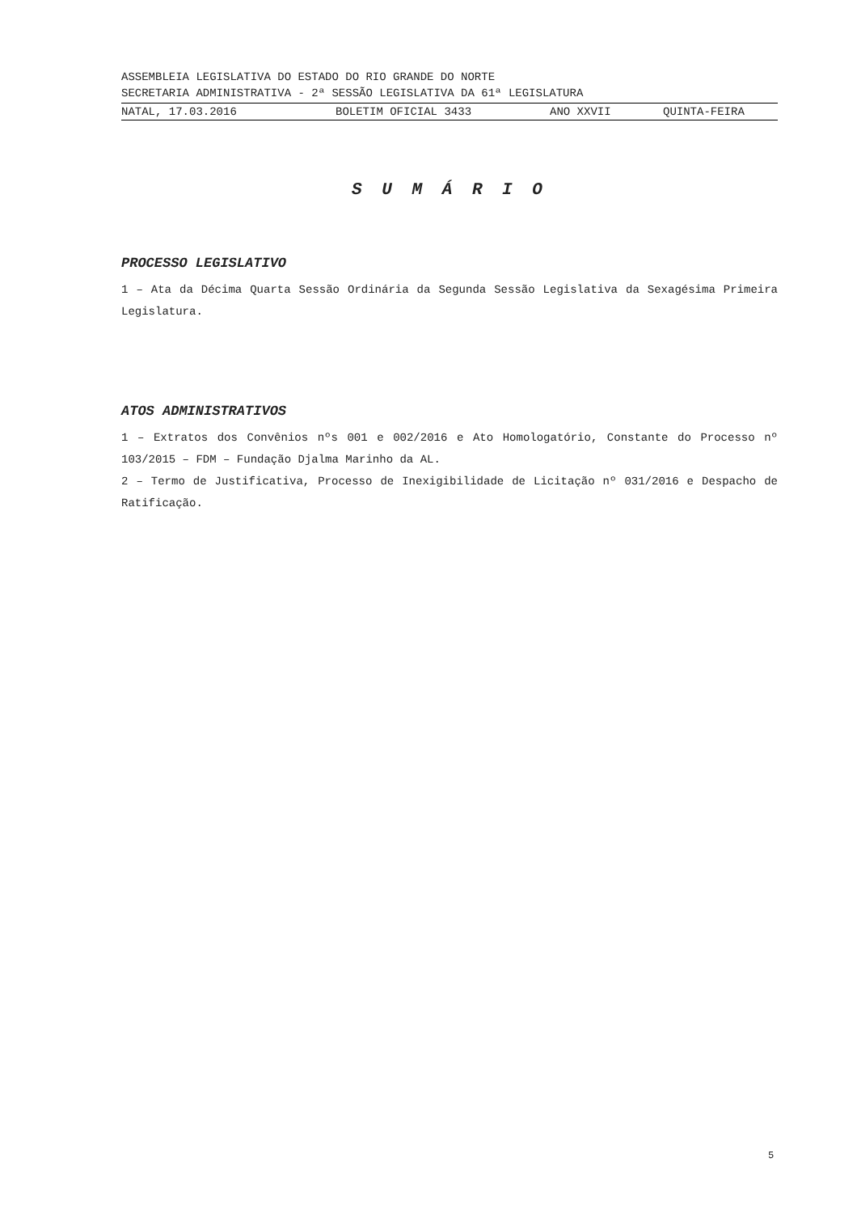ASSEMBLEIA LEGISLATIVA DO ESTADO DO RIO GRANDE DO NORTE
SECRETARIA ADMINISTRATIVA - 2ª SESSÃO LEGISLATIVA DA 61ª LEGISLATURA
NATAL, 17.03.2016 BOLETIM OFICIAL 3433 ANO XXVII QUINTA-FEIRA
S U M Á R I O
PROCESSO LEGISLATIVO
1 – Ata da Décima Quarta Sessão Ordinária da Segunda Sessão Legislativa da Sexagésima Primeira Legislatura.
ATOS ADMINISTRATIVOS
1 – Extratos dos Convênios nºs 001 e 002/2016 e Ato Homologatório, Constante do Processo nº 103/2015 – FDM – Fundação Djalma Marinho da AL.
2 – Termo de Justificativa, Processo de Inexigibilidade de Licitação nº 031/2016 e Despacho de Ratificação.
5